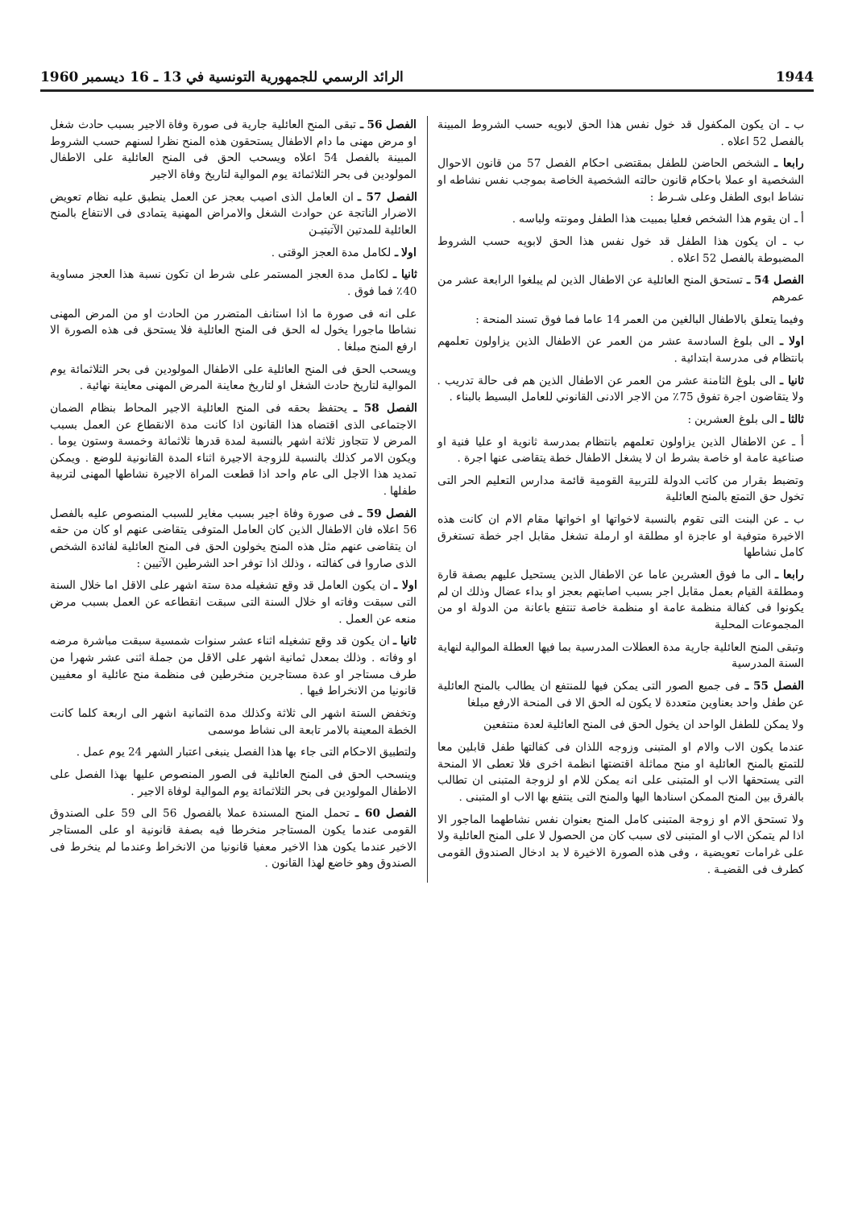1944 الرائد الرسمي للجمهورية التونسية في 13 ـ 16 ديسمبر 1960
ب ـ ان يكون المكفول قد خول نفس هذا الحق لابويه حسب الشروط المبينة بالفصل 52 اعلاه .
رابعا ـ الشخص الحاضن للطفل بمقتضى احكام الفصل 57 من قانون الاحوال الشخصية او عملا باحكام قانون حالته الشخصية الخاصة بموجب نفس نشاطه او نشاط ابوى الطفل وعلى شـرط :
أ ـ ان يقوم هذا الشخص فعليا بمبيت هذا الطفل ومونته ولباسه .
ب ـ ان يكون هذا الطفل قد خول نفس هذا الحق لابويه حسب الشروط المضبوطة بالفصل 52 اعلاه .
الفصل 54 ـ تستحق المنح العائلية عن الاطفال الذين لم يبلغوا الرابعة عشر من عمرهم
وفيما يتعلق بالاطفال البالغين من العمر 14 عاما فما فوق تسند المنحة :
اولا ـ الى بلوغ السادسة عشر من العمر عن الاطفال الذين يزاولون تعلمهم بانتظام فى مدرسة ابتدائية .
ثانيا ـ الى بلوغ الثامنة عشر من العمر عن الاطفال الذين هم فى حالة تدريب . ولا يتقاضون اجرة تفوق 75٪ من الاجر الادنى القانوني للعامل البسيط بالبناء .
ثالثا ـ الى بلوغ العشرين :
أ ـ عن الاطفال الذين يزاولون تعلمهم بانتظام بمدرسة ثانوية او عليا فنية او صناعية عامة او خاصة بشرط ان لا يشغل الاطفال خطة يتقاضى عنها اجرة .
وتضبط بقرار من كاتب الدولة للتربية القومية قائمة مدارس التعليم الحر التى تخول حق التمتع بالمنح العائلية
ب ـ عن البنت التى تقوم بالنسبة لاخواتها او اخواتها مقام الام ان كانت هذه الاخيرة متوفية او عاجزة او مطلقة او ارملة تشغل مقابل اجر خطة تستغرق كامل نشاطها
رابعا ـ الى ما فوق العشرين عاما عن الاطفال الذين يستحيل عليهم بصفة قارة ومطلقة القيام بعمل مقابل اجر بسبب اصابتهم بعجز او بداء عضال وذلك ان لم يكونوا فى كفالة منظمة عامة او منظمة خاصة تنتفع باعانة من الدولة او من المجموعات المحلية
وتبقى المنح العائلية جارية مدة العطلات المدرسية بما فيها العطلة الموالية لنهاية السنة المدرسية
الفصل 55 ـ فى جميع الصور التى يمكن فيها للمنتفع ان يطالب بالمنح العائلية عن طفل واحد بعناوين متعددة لا يكون له الحق الا فى المنحة الارفع مبلغا
ولا يمكن للطفل الواحد ان يخول الحق فى المنح العائلية لعدة منتفعين
عندما يكون الاب والام او المتبنى وزوجه اللذان فى كفالتها طفل قابلين معا للتمتع بالمنح العائلية او منح مماثلة اقتضتها انظمة اخرى فلا تعطى الا المنحة التى يستحقها الاب او المتبنى على انه يمكن للام او لزوجة المتبنى ان تطالب بالفرق بين المنح الممكن اسنادها اليها والمنح التى ينتفع بها الاب او المتبنى .
ولا تستحق الام او زوجة المتبنى كامل المنح بعنوان نفس نشاطهما الماجور الا اذا لم يتمكن الاب او المتبنى لاى سبب كان من الحصول لا على المنح العائلية ولا على غرامات تعويضية ، وفى هذه الصورة الاخيرة لا بد ادخال الصندوق القومى كطرف فى القضيـة .
الفصل 56 ـ تبقى المنح العائلية جارية فى صورة وفاة الاجير بسبب حادث شغل او مرض مهنى ما دام الاطفال يستحقون هذه المنح نظرا لسنهم حسب الشروط المبينة بالفصل 54 اعلاه ويسحب الحق فى المنح العائلية على الاطفال المولودين فى بحر الثلاثمائة يوم الموالية لتاريخ وفاة الاجير
الفصل 57 ـ ان العامل الذى اصيب بعجز عن العمل ينطبق عليه نظام تعويض الاضرار الناتجة عن حوادث الشغل والامراض المهنية يتمادى فى الانتفاع بالمنح العائلية للمدتين الآتيتيـن
اولا ـ لكامل مدة العجز الوقتى .
ثانيا ـ لكامل مدة العجز المستمر على شرط ان تكون نسبة هذا العجز مساوية 40٪ فما فوق .
على انه فى صورة ما اذا استانف المتضرر من الحادث او من المرض المهنى نشاطا ماجورا يخول له الحق فى المنح العائلية فلا يستحق فى هذه الصورة الا ارفع المنح مبلغا .
ويسحب الحق فى المنح العائلية على الاطفال المولودين فى بحر الثلاثمائة يوم الموالية لتاريخ حادث الشغل او لتاريخ معاينة المرض المهنى معاينة نهائية .
الفصل 58 ـ يحتفظ بحقه فى المنح العائلية الاجير المحاط بنظام الضمان الاجتماعى الذى اقتضاه هذا القانون اذا كانت مدة الانقطاع عن العمل بسبب المرض لا تتجاوز ثلاثة اشهر بالنسبة لمدة قدرها ثلاثمائة وخمسة وستون يوما . ويكون الامر كذلك بالنسبة للزوجة الاجيرة اثناء المدة القانونية للوضع . ويمكن تمديد هذا الاجل الى عام واحد اذا قطعت المراة الاجيرة نشاطها المهنى لتربية طفلها .
الفصل 59 ـ فى صورة وفاة اجير بسبب مغاير للسبب المنصوص عليه بالفصل 56 اعلاه فان الاطفال الذين كان العامل المتوفى يتقاضى عنهم او كان من حقه ان يتقاضى عنهم مثل هذه المنح يخولون الحق فى المنح العائلية لفائدة الشخص الذى صاروا فى كفالته ، وذلك اذا توفر احد الشرطين الآتيين :
اولا ـ ان يكون العامل قد وقع تشغيله مدة ستة اشهر على الاقل اما خلال السنة التى سبقت وفاته او خلال السنة التى سبقت انقطاعه عن العمل بسبب مرض منعه عن العمل .
ثانيا ـ ان يكون قد وقع تشغيله اثناء عشر سنوات شمسية سبقت مباشرة مرضه او وفاته . وذلك بمعدل ثمانية اشهر على الاقل من جملة اثنى عشر شهرا من طرف مستاجر او عدة مستاجرين منخرطين فى منظمة منح عائلية او معفيين قانونيا من الانخراط فيها .
وتخفض الستة اشهر الى ثلاثة وكذلك مدة الثمانية اشهر الى اربعة كلما كانت الخطة المعينة بالامر تابعة الى نشاط موسمى
ولتطبيق الاحكام التى جاء بها هذا الفصل ينبغى اعتبار الشهر 24 يوم عمل .
وينسحب الحق فى المنح العائلية فى الصور المنصوص عليها بهذا الفصل على الاطفال المولودين فى بحر الثلاثمائة يوم الموالية لوفاة الاجير .
الفصل 60 ـ تحمل المنح المسندة عملا بالفصول 56 الى 59 على الصندوق القومى عندما يكون المستاجر منخرطا فيه بصفة قانونية او على المستاجر الاخير عندما يكون هذا الاخير معفيا قانونيا من الانخراط وعندما لم ينخرط فى الصندوق وهو خاضع لهذا القانون .